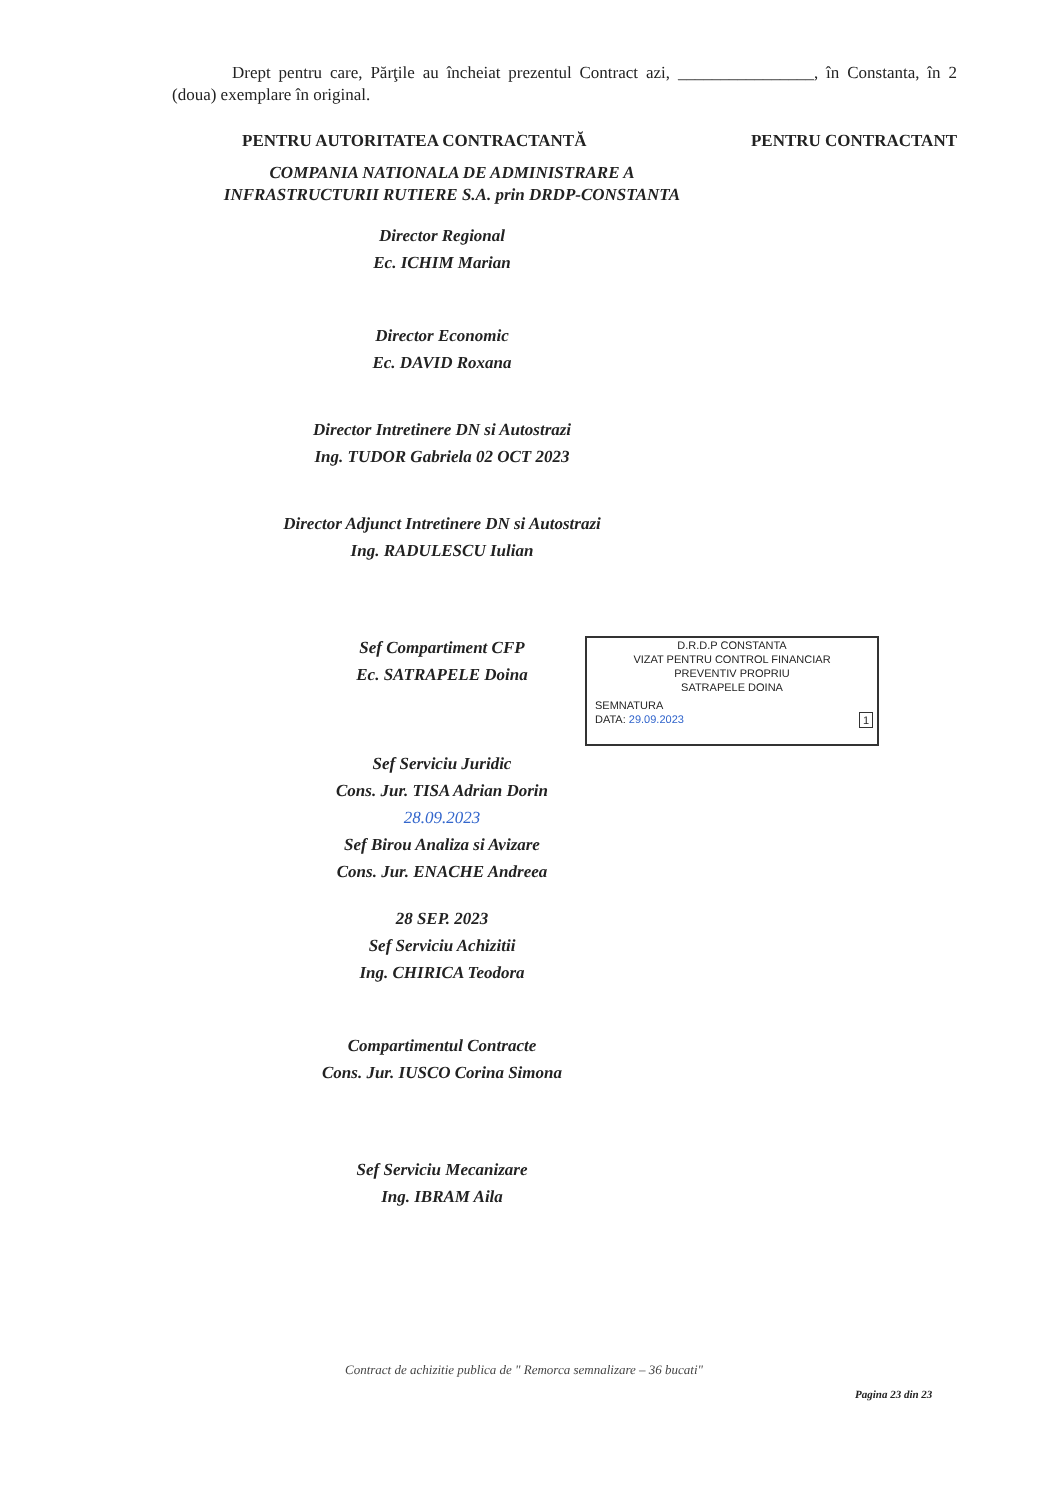Drept pentru care, Părţile au încheiat prezentul Contract azi, ________________, în Constanta, în 2 (doua) exemplare în original.
PENTRU AUTORITATEA CONTRACTANTĂ PENTRU CONTRACTANT
COMPANIA NATIONALA DE ADMINISTRARE A
INFRASTRUCTURII RUTIERE S.A. prin DRDP-CONSTANTA
Director Regional
Ec. ICHIM Marian
Director Economic
Ec. DAVID Roxana
Director Intretinere DN si Autostrazi
Ing. TUDOR Gabriela 02 OCT 2023
Director Adjunct Intretinere DN si Autostrazi
Ing. RADULESCU Iulian
Sef Compartiment CFP
Ec. SATRAPELE Doina
Sef Serviciu Juridic
Cons. Jur. TISA Adrian Dorin
28.09.2023
Sef Birou Analiza si Avizare
Cons. Jur. ENACHE Andreea
28 SEP. 2023
Sef Serviciu Achizitii
Ing. CHIRICA Teodora
Compartimentul Contracte
Cons. Jur. IUSCO Corina Simona
Sef Serviciu Mecanizare
Ing. IBRAM Aila
D.R.D.P CONSTANTA
VIZAT PENTRU CONTROL FINANCIAR
PREVENTIV PROPRIU
SATRAPELE DOINA
SEMNATURA
DATA: 29.09.2023 1
Contract de achizitie publica de " Remorca semnalizare – 36 bucati"
Pagina 23 din 23